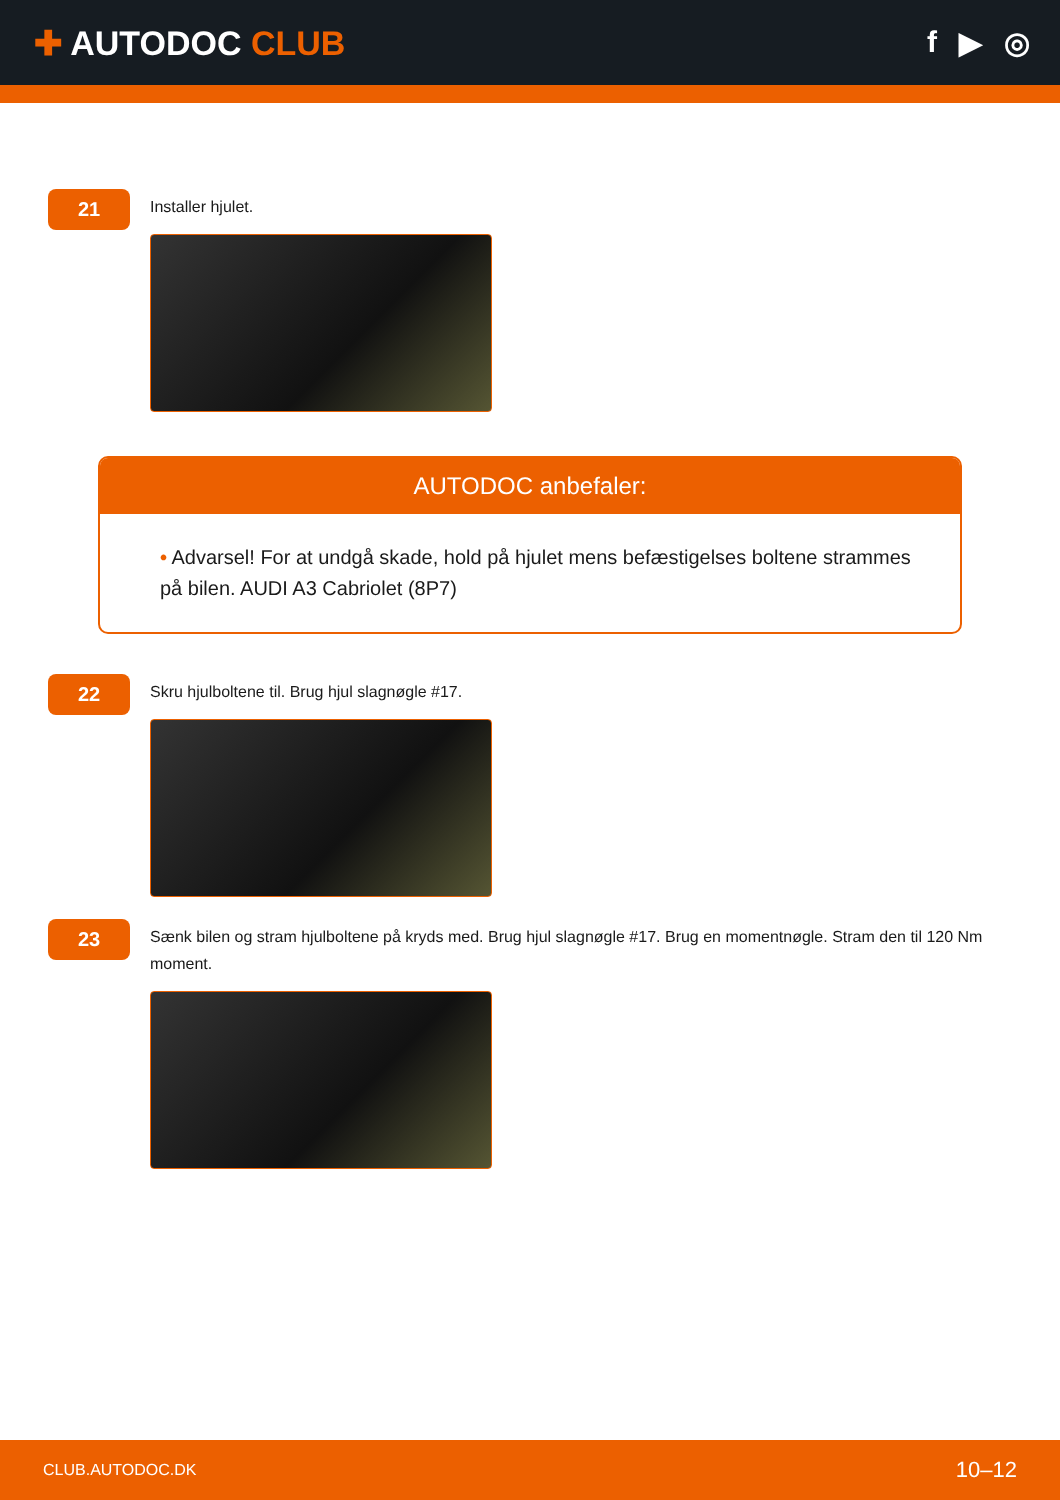✚ AUTODOC CLUB f ▶ ◎
21
Installer hjulet.
AUTODOC anbefaler:
• Advarsel! For at undgå skade, hold på hjulet mens befæstigelses boltene strammes på bilen. AUDI A3 Cabriolet (8P7)
22
Skru hjulboltene til. Brug hjul slagnøgle #17.
23
Sænk bilen og stram hjulboltene på kryds med. Brug hjul slagnøgle #17. Brug en momentnøgle. Stram den til 120 Nm moment.
CLUB.AUTODOC.DK 10–12